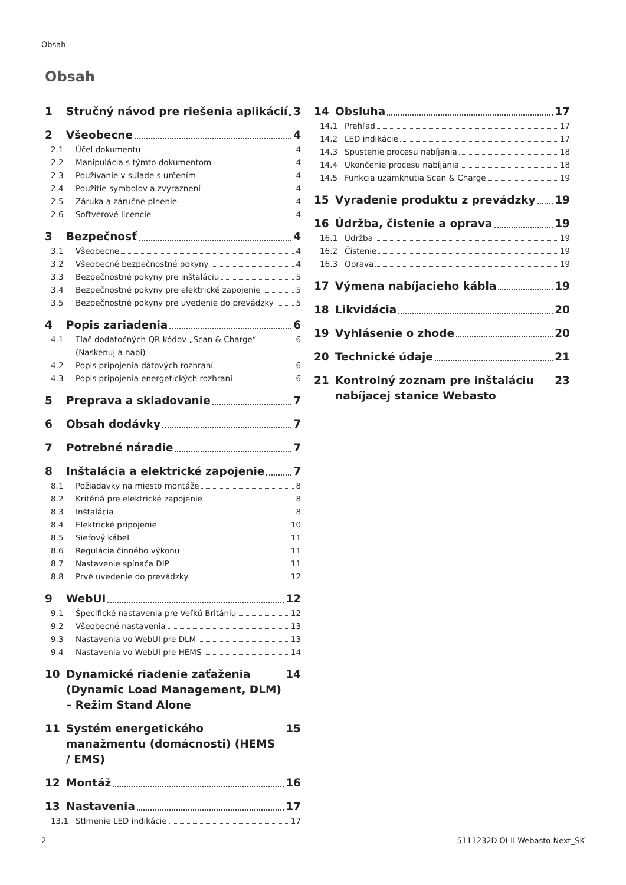Obsah
Obsah
1 Stručný návod pre riešenia aplikácií 3
2 Všeobecne 4
2.1 Účel dokumentu 4
2.2 Manipulácia s týmto dokumentom 4
2.3 Používanie v súlade s určením 4
2.4 Použitie symbolov a zvýraznení 4
2.5 Záruka a záručné plnenie 4
2.6 Softvérové licencie 4
3 Bezpečnosť 4
3.1 Všeobecne 4
3.2 Všeobecné bezpečnostné pokyny 4
3.3 Bezpečnostné pokyny pre inštaláciu 5
3.4 Bezpečnostné pokyny pre elektrické zapojenie 5
3.5 Bezpečnostné pokyny pre uvedenie do prevádzky 5
4 Popis zariadenia 6
4.1 Tlač dodatočných QR kódov „Scan & Charge“ (Naskenuj a nabi) 6
4.2 Popis pripojenia dátových rozhraní 6
4.3 Popis pripojenia energetických rozhraní 6
5 Preprava a skladovanie 7
6 Obsah dodávky 7
7 Potrebné náradie 7
8 Inštalácia a elektrické zapojenie 7
8.1 Požiadavky na miesto montáže 8
8.2 Kritériá pre elektrické zapojenie 8
8.3 Inštalácia 8
8.4 Elektrické pripojenie 10
8.5 Sieťový kábel 11
8.6 Regulácia činného výkonu 11
8.7 Nastavenie spínača DIP 11
8.8 Prvé uvedenie do prevádzky 12
9 WebUI 12
9.1 Špecifické nastavenia pre Veľkú Britániu 12
9.2 Všeobecné nastavenia 13
9.3 Nastavenia vo WebUI pre DLM 13
9.4 Nastavenia vo WebUI pre HEMS 14
10 Dynamické riadenie zaťaženia (Dynamic Load Management, DLM) – Režim Stand Alone 14
11 Systém energetického manažmentu (domácnosti) (HEMS / EMS) 15
12 Montáž 16
13 Nastavenia 17
13.1 Stlmenie LED indikácie 17
14 Obsluha 17
14.1 Prehľad 17
14.2 LED indikácie 17
14.3 Spustenie procesu nabíjania 18
14.4 Ukončenie procesu nabíjania 18
14.5 Funkcia uzamknutia Scan & Charge 19
15 Vyradenie produktu z prevádzky 19
16 Údržba, čistenie a oprava 19
16.1 Údržba 19
16.2 Čistenie 19
16.3 Oprava 19
17 Výmena nabíjacieho kábla 19
18 Likvidácia 20
19 Vyhlásenie o zhode 20
20 Technické údaje 21
21 Kontrolný zoznam pre inštaláciu nabíjacej stanice Webasto 23
2 5111232D OI-II Webasto Next_SK